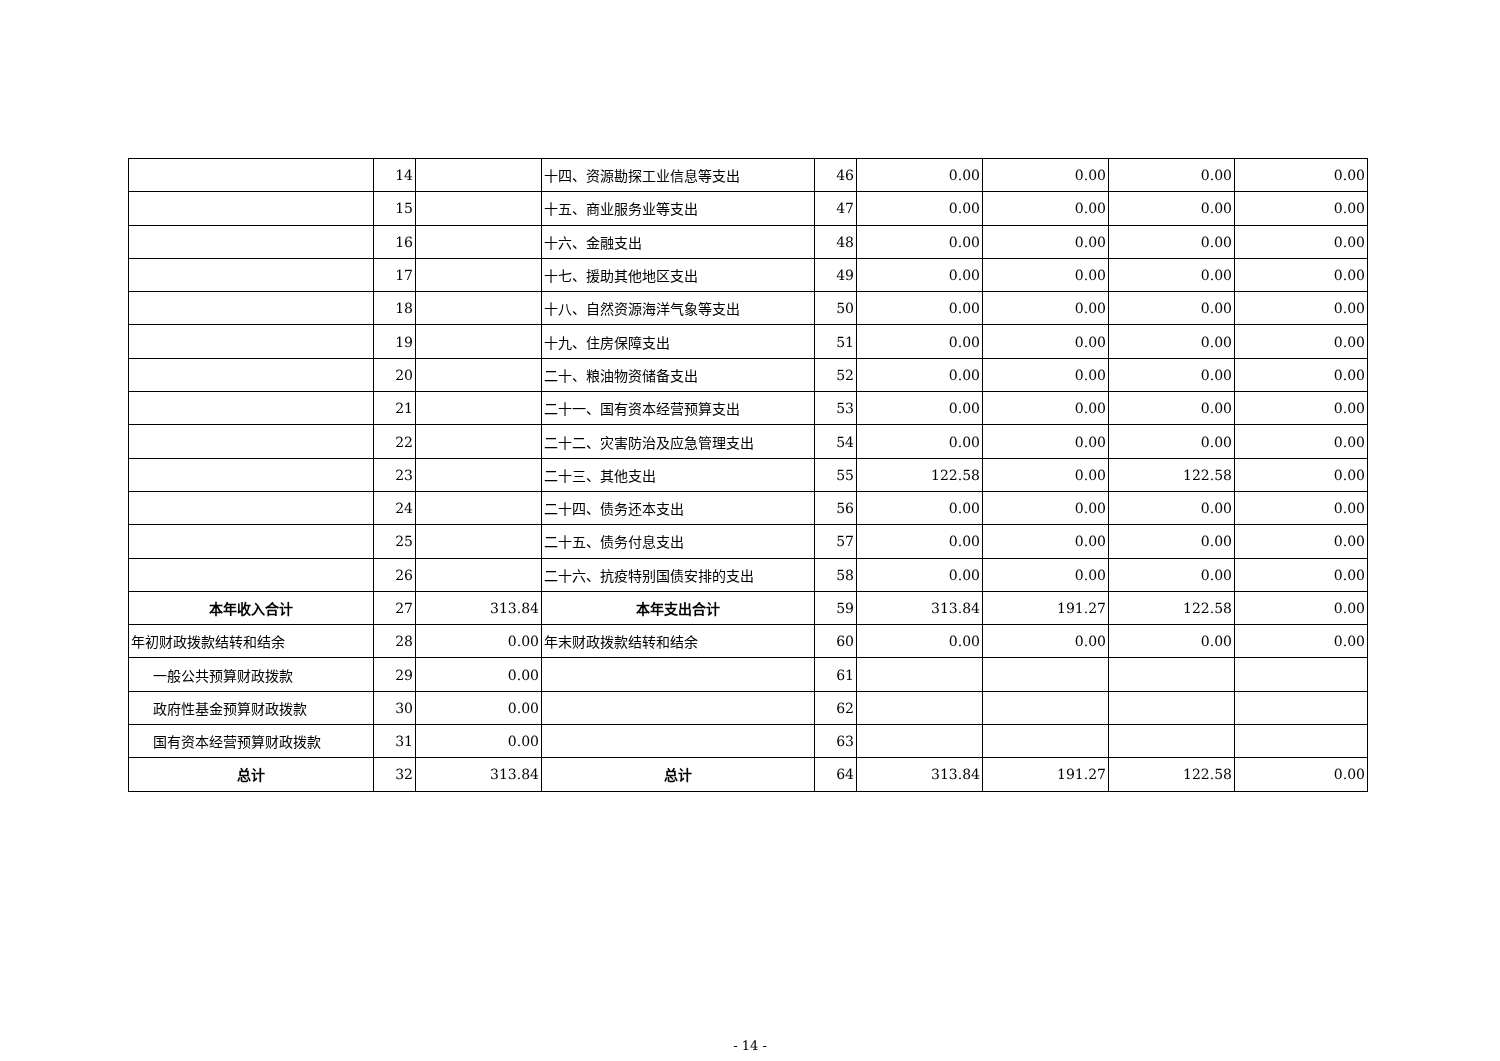| | 14 | | 十四、资源勘探工业信息等支出 | 46 | 0.00 | 0.00 | 0.00 | 0.00 |
| | 15 | | 十五、商业服务业等支出 | 47 | 0.00 | 0.00 | 0.00 | 0.00 |
| | 16 | | 十六、金融支出 | 48 | 0.00 | 0.00 | 0.00 | 0.00 |
| | 17 | | 十七、援助其他地区支出 | 49 | 0.00 | 0.00 | 0.00 | 0.00 |
| | 18 | | 十八、自然资源海洋气象等支出 | 50 | 0.00 | 0.00 | 0.00 | 0.00 |
| | 19 | | 十九、住房保障支出 | 51 | 0.00 | 0.00 | 0.00 | 0.00 |
| | 20 | | 二十、粮油物资储备支出 | 52 | 0.00 | 0.00 | 0.00 | 0.00 |
| | 21 | | 二十一、国有资本经营预算支出 | 53 | 0.00 | 0.00 | 0.00 | 0.00 |
| | 22 | | 二十二、灾害防治及应急管理支出 | 54 | 0.00 | 0.00 | 0.00 | 0.00 |
| | 23 | | 二十三、其他支出 | 55 | 122.58 | 0.00 | 122.58 | 0.00 |
| | 24 | | 二十四、债务还本支出 | 56 | 0.00 | 0.00 | 0.00 | 0.00 |
| | 25 | | 二十五、债务付息支出 | 57 | 0.00 | 0.00 | 0.00 | 0.00 |
| | 26 | | 二十六、抗疫特别国债安排的支出 | 58 | 0.00 | 0.00 | 0.00 | 0.00 |
| 本年收入合计 | 27 | 313.84 | 本年支出合计 | 59 | 313.84 | 191.27 | 122.58 | 0.00 |
| 年初财政拨款结转和结余 | 28 | 0.00 | 年末财政拨款结转和结余 | 60 | 0.00 | 0.00 | 0.00 | 0.00 |
| 一般公共预算财政拨款 | 29 | 0.00 | | 61 | | | | |
| 政府性基金预算财政拨款 | 30 | 0.00 | | 62 | | | | |
| 国有资本经营预算财政拨款 | 31 | 0.00 | | 63 | | | | |
| 总计 | 32 | 313.84 | 总计 | 64 | 313.84 | 191.27 | 122.58 | 0.00 |
- 14 -